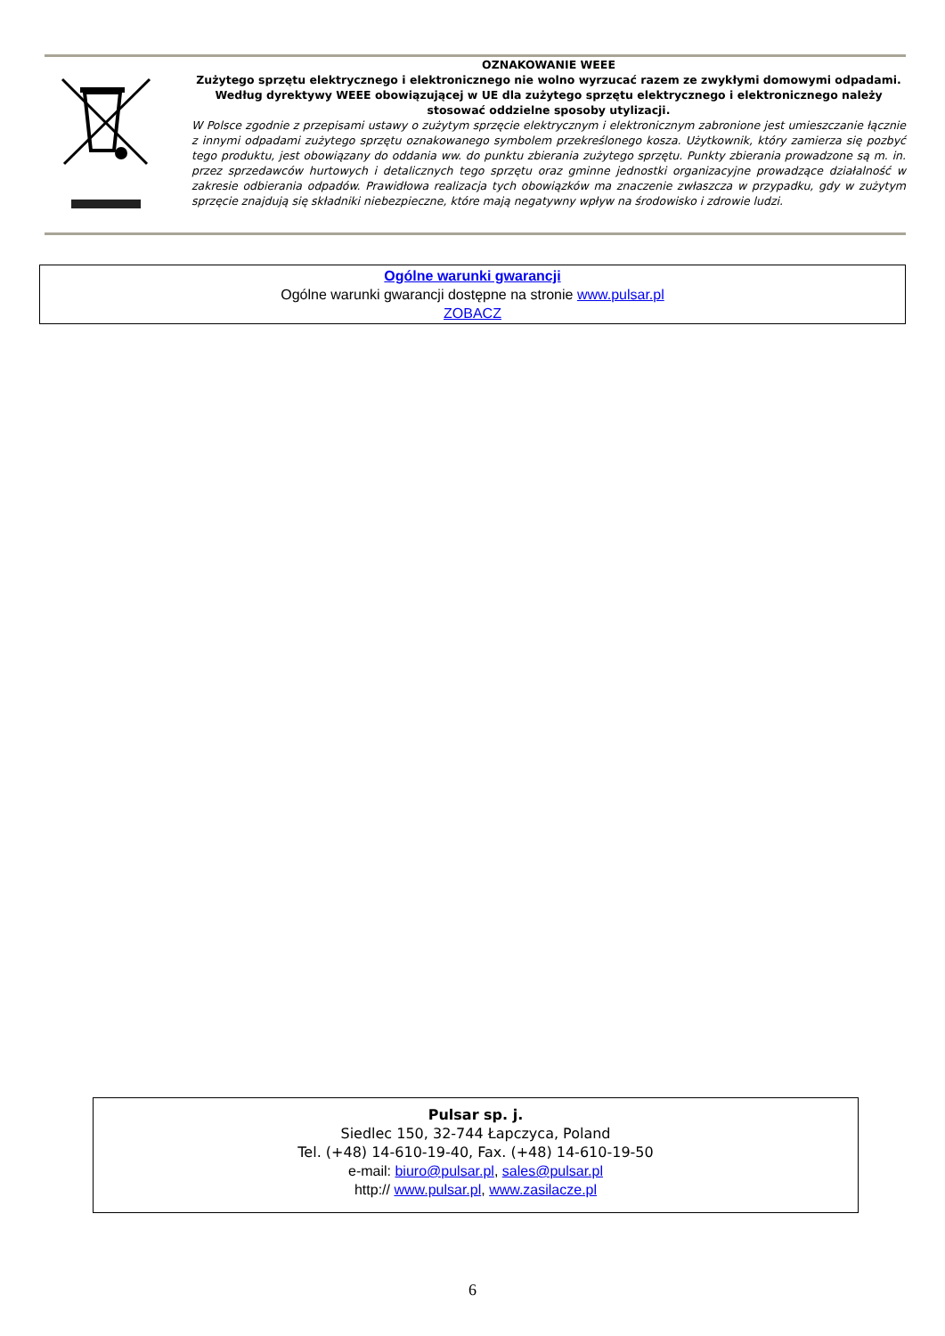OZNAKOWANIE WEEE
Zużytego sprzętu elektrycznego i elektronicznego nie wolno wyrzucać razem ze zwykłymi domowymi odpadami. Według dyrektywy WEEE obowiązującej w UE dla zużytego sprzętu elektrycznego i elektronicznego należy stosować oddzielne sposoby utylizacji.
W Polsce zgodnie z przepisami ustawy o zużytym sprzęcie elektrycznym i elektronicznym zabronione jest umieszczanie łącznie z innymi odpadami zużytego sprzętu oznakowanego symbolem przekreślonego kosza. Użytkownik, który zamierza się pozbyć tego produktu, jest obowiązany do oddania ww. do punktu zbierania zużytego sprzętu. Punkty zbierania prowadzone są m. in. przez sprzedawców hurtowych i detalicznych tego sprzętu oraz gminne jednostki organizacyjne prowadzące działalność w zakresie odbierania odpadów. Prawidłowa realizacja tych obowiązków ma znaczenie zwłaszcza w przypadku, gdy w zużytym sprzęcie znajdują się składniki niebezpieczne, które mają negatywny wpływ na środowisko i zdrowie ludzi.
Ogólne warunki gwarancji
Ogólne warunki gwarancji dostępne na stronie www.pulsar.pl
ZOBACZ
Pulsar sp. j.
Siedlec 150, 32-744 Łapczyca, Poland
Tel. (+48) 14-610-19-40, Fax. (+48) 14-610-19-50
e-mail: biuro@pulsar.pl, sales@pulsar.pl
http:// www.pulsar.pl, www.zasilacze.pl
6